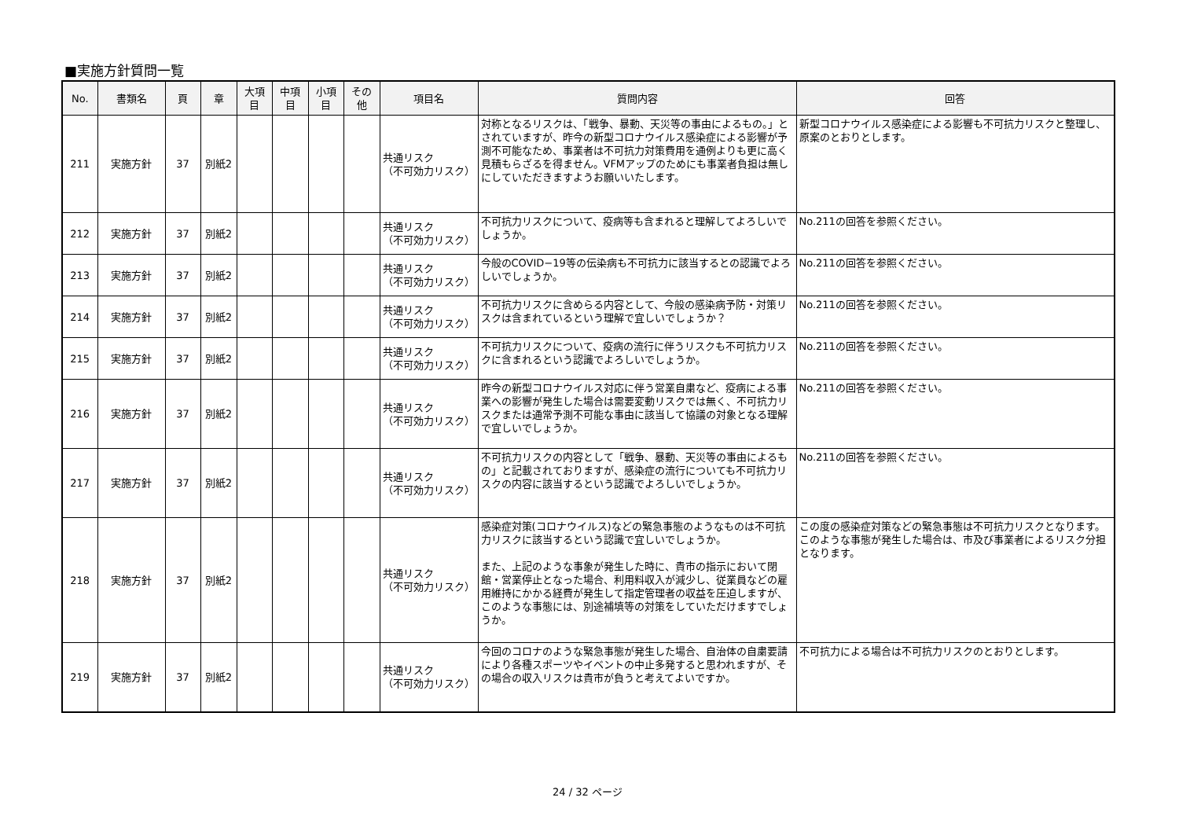■実施方針質問一覧
| No. | 書類名 | 頁 | 章 | 大項 目 | 中項 目 | 小項 目 | その 他 | 項目名 | 質問内容 | 回答 |
| --- | --- | --- | --- | --- | --- | --- | --- | --- | --- | --- |
| 211 | 実施方針 | 37 | 別紙2 | | | | | 共通リスク （不可効力リスク） | 対称となるリスクは、「戦争、暴動、天災等の事由によるもの。」とされていますが、昨今の新型コロナウイルス感染症による影響が予測不可能なため、事業者は不可抗力対策費用を通例よりも更に高く見積もらざるを得ません。VFMアップのためにも事業者負担は無しにしていただきますようお願いいたします。 | 新型コロナウイルス感染症による影響も不可抗力リスクと整理し、原案のとおりとします。 |
| 212 | 実施方針 | 37 | 別紙2 | | | | | 共通リスク （不可効力リスク） | 不可抗力リスクについて、疫病等も含まれると理解してよろしいでしょうか。 | No.211の回答を参照ください。 |
| 213 | 実施方針 | 37 | 別紙2 | | | | | 共通リスク （不可効力リスク） | 今般のCOVID−19等の伝染病も不可抗力に該当するとの認識でよろしいでしょうか。 | No.211の回答を参照ください。 |
| 214 | 実施方針 | 37 | 別紙2 | | | | | 共通リスク （不可効力リスク） | 不可抗力リスクに含めらる内容として、今般の感染病予防・対策リスクは含まれているという理解で宜しいでしょうか？ | No.211の回答を参照ください。 |
| 215 | 実施方針 | 37 | 別紙2 | | | | | 共通リスク （不可効力リスク） | 不可抗力リスクについて、疫病の流行に伴うリスクも不可抗力リスクに含まれるという認識でよろしいでしょうか。 | No.211の回答を参照ください。 |
| 216 | 実施方針 | 37 | 別紙2 | | | | | 共通リスク （不可効力リスク） | 昨今の新型コロナウイルス対応に伴う営業自粛など、疫病による事業への影響が発生した場合は需要変動リスクでは無く、不可抗力リスクまたは通常予測不可能な事由に該当して協議の対象となる理解で宜しいでしょうか。 | No.211の回答を参照ください。 |
| 217 | 実施方針 | 37 | 別紙2 | | | | | 共通リスク （不可効力リスク） | 不可抗力リスクの内容として「戦争、暴動、天災等の事由によるもの」と記載されておりますが、感染症の流行についても不可抗力リスクの内容に該当するという認識でよろしいでしょうか。 | No.211の回答を参照ください。 |
| 218 | 実施方針 | 37 | 別紙2 | | | | | 共通リスク （不可効力リスク） | 感染症対策(コロナウイルス)などの緊急事態のようなものは不可抗力リスクに該当するという認識で宜しいでしょうか。 また、上記のような事象が発生した時に、貴市の指示において閉館・営業停止となった場合、利用料収入が減少し、従業員などの雇用維持にかかる経費が発生して指定管理者の収益を圧迫しますが、このような事態には、別途補填等の対策をしていただけますでしょうか。 | この度の感染症対策などの緊急事態は不可抗力リスクとなります。このような事態が発生した場合は、市及び事業者によるリスク分担となります。 |
| 219 | 実施方針 | 37 | 別紙2 | | | | | 共通リスク （不可効力リスク） | 今回のコロナのような緊急事態が発生した場合、自治体の自粛要請により各種スポーツやイベントの中止多発すると思われますが、その場合の収入リスクは貴市が負うと考えてよいですか。 | 不可抗力による場合は不可抗力リスクのとおりとします。 |
24 / 32 ページ